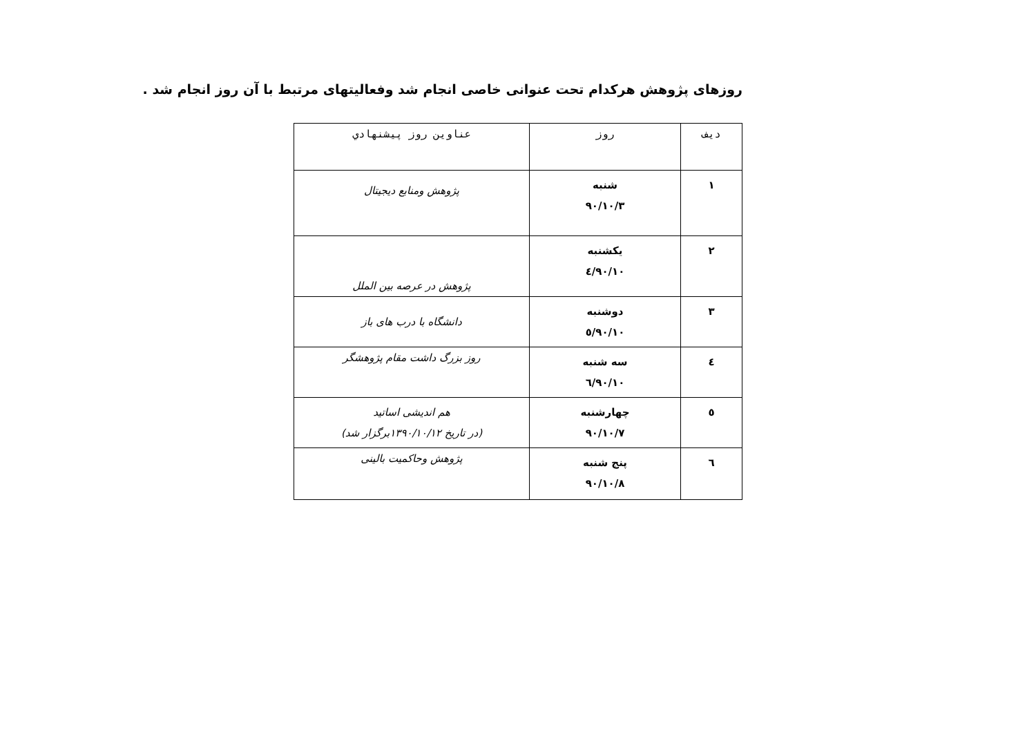روزهای پژوهش هرکدام تحت عنوانی خاصی انجام شد وفعالیتهای مرتبط با آن روز انجام شد .
| دیف | روز | عناوین روز پیشنهادي |
| --- | --- | --- |
| ١ | شنبه ۹۰/۱۰/۳ | پژوهش ومنابع دیجیتال |
| ٢ | یکشنبه ۹۰/۱۰/٤ | پژوهش در عرصه بین الملل |
| ٣ | دوشنبه ۹۰/۱۰/٥ | دانشگاه با درب های باز |
| ٤ | سه شنبه ۹۰/۱۰/٦ | روز بزرگ داشت مقام پژوهشگر |
| ٥ | چهارشنبه ۹۰/۱۰/۷ | هم اندیشی اساتید (در تاریخ ۱۳۹۰/۱۰/۱۲برگزار شد) |
| ٦ | پنج شنبه ۹۰/۱۰/۸ | پژوهش وحاکمیت بالینی |